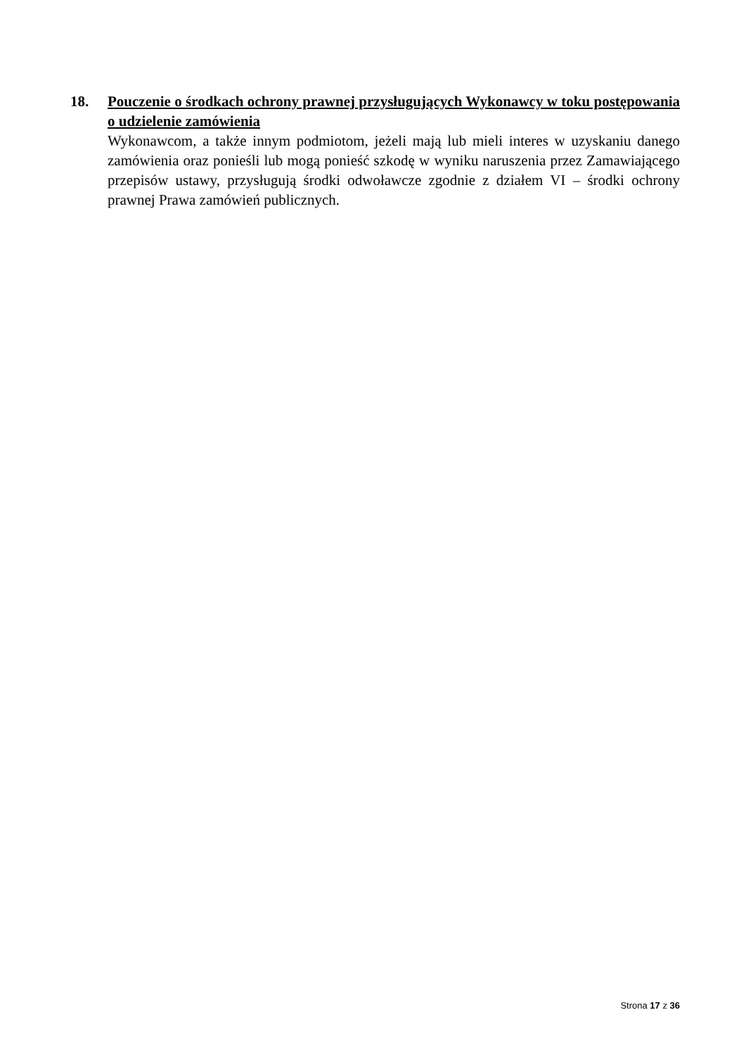18. Pouczenie o środkach ochrony prawnej przysługujących Wykonawcy w toku postępowania o udzielenie zamówienia
Wykonawcom, a także innym podmiotom, jeżeli mają lub mieli interes w uzyskaniu danego zamówienia oraz ponieśli lub mogą ponieść szkodę w wyniku naruszenia przez Zamawiającego przepisów ustawy, przysługują środki odwoławcze zgodnie z działem VI – środki ochrony prawnej Prawa zamówień publicznych.
Strona 17 z 36